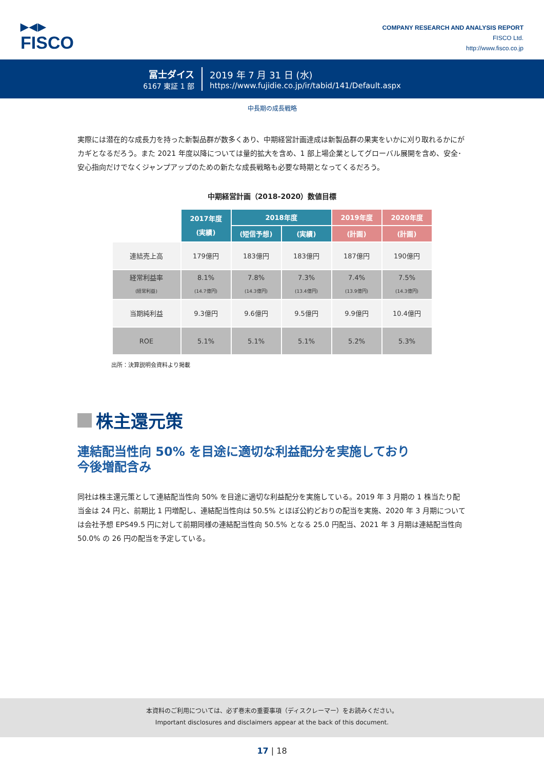▶◀▶
FISCO
COMPANY RESEARCH AND ANALYSIS REPORT
FISCO Ltd.
http://www.fisco.co.jp
冨士ダイス
6167 東証 1 部
2019 年 7 月 31 日 (水)
https://www.fujidie.co.jp/ir/tabid/141/Default.aspx
中長期の成長戦略
実際には潜在的な成長力を持った新製品群が数多くあり、中期経営計画達成は新製品群の果実をいかに刈り取れるかにがカギとなるだろう。また 2021 年度以降については量的拡大を含め、1 部上場企業としてグローバル展開を含め、安全･安心指向だけでなくジャンプアップのための新たな成長戦略も必要な時期となってくるだろう。
中期経営計画（2018-2020）数値目標
| | 2017年度 (実績) | 2018年度 | | 2019年度 | 2020年度 |
| | | (短信予想) | (実績) | (計画) | (計画) |
| 連結売上高 | 179億円 | 183億円 | 183億円 | 187億円 | 190億円 |
| 経常利益率 (経常利益) | 8.1% (14.7億円) | 7.8% (14.3億円) | 7.3% (13.4億円) | 7.4% (13.9億円) | 7.5% (14.3億円) |
| 当期純利益 | 9.3億円 | 9.6億円 | 9.5億円 | 9.9億円 | 10.4億円 |
| ROE | 5.1% | 5.1% | 5.1% | 5.2% | 5.3% |
出所：決算説明会資料より掲載
株主還元策
連結配当性向 50% を目途に適切な利益配分を実施しており
今後増配含み
同社は株主還元策として連結配当性向 50% を目途に適切な利益配分を実施している。2019 年 3 月期の 1 株当たり配当金は 24 円と、前期比 1 円増配し、連結配当性向は 50.5% とほぼ公約どおりの配当を実施、2020 年 3 月期については会社予想 EPS49.5 円に対して前期同様の連結配当性向 50.5% となる 25.0 円配当、2021 年 3 月期は連結配当性向 50.0% の 26 円の配当を予定している。
本資料のご利用については、必ず巻末の重要事項（ディスクレーマー）をお読みください。
Important disclosures and disclaimers appear at the back of this document.
17 | 18